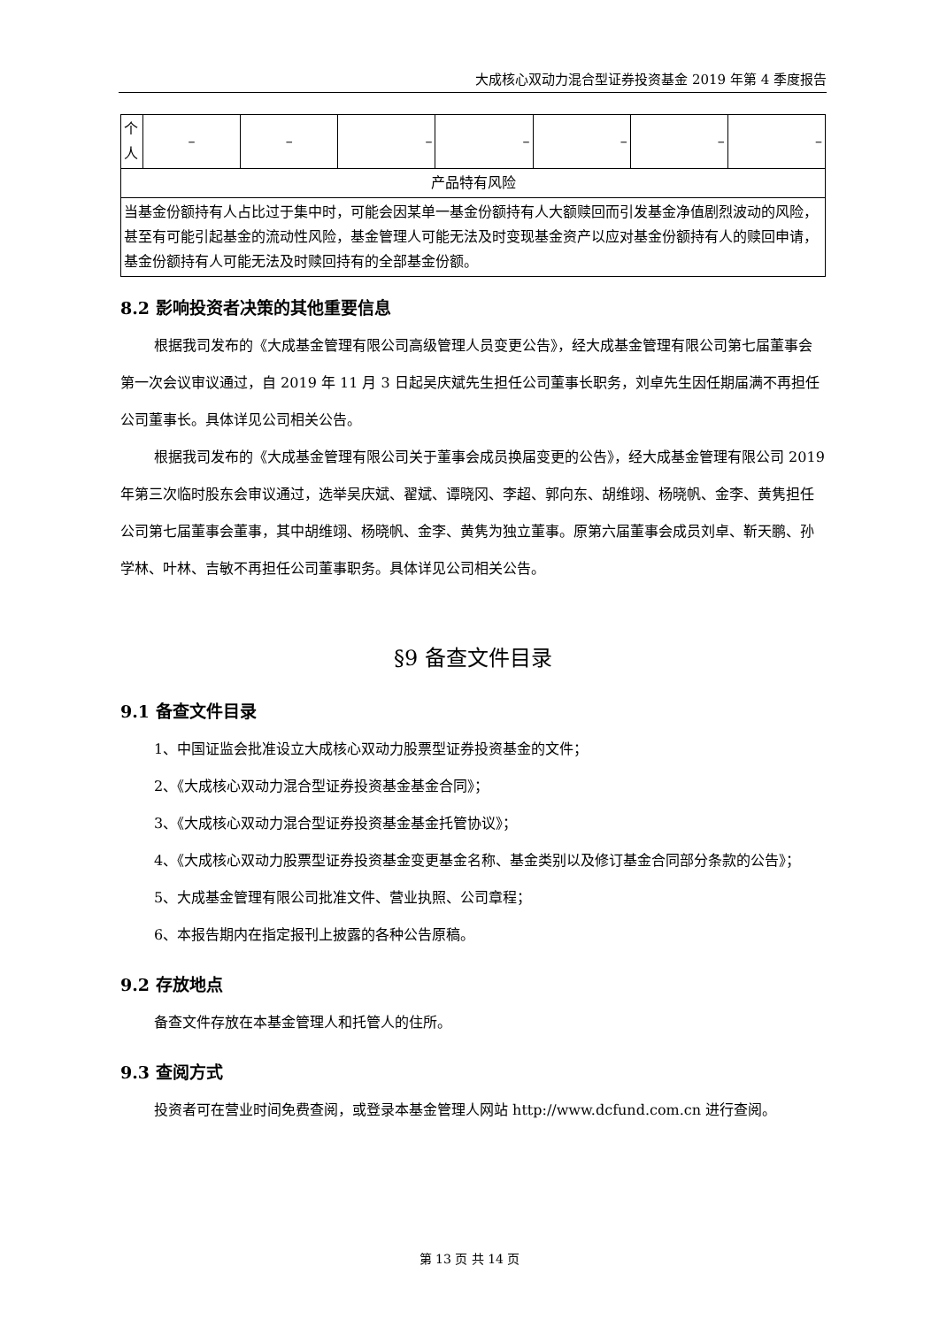大成核心双动力混合型证券投资基金 2019 年第 4 季度报告
| 个人 | – | – | – | – | – | – | – |
| 产品特有风险 | | | | | | | |
| 当基金份额持有人占比过于集中时，可能会因某单一基金份额持有人大额赎回而引发基金净值剧烈波动的风险，甚至有可能引起基金的流动性风险，基金管理人可能无法及时变现基金资产以应对基金份额持有人的赎回申请，基金份额持有人可能无法及时赎回持有的全部基金份额。 | | | | | | | |
8.2 影响投资者决策的其他重要信息
根据我司发布的《大成基金管理有限公司高级管理人员变更公告》，经大成基金管理有限公司第七届董事会第一次会议审议通过，自 2019 年 11 月 3 日起吴庆斌先生担任公司董事长职务，刘卓先生因任期届满不再担任公司董事长。具体详见公司相关公告。
根据我司发布的《大成基金管理有限公司关于董事会成员换届变更的公告》，经大成基金管理有限公司 2019 年第三次临时股东会审议通过，选举吴庆斌、翟斌、谭晓冈、李超、郭向东、胡维翊、杨晓帆、金李、黄隽担任公司第七届董事会董事，其中胡维翊、杨晓帆、金李、黄隽为独立董事。原第六届董事会成员刘卓、靳天鹏、孙学林、叶林、吉敏不再担任公司董事职务。具体详见公司相关公告。
§9 备查文件目录
9.1 备查文件目录
1、中国证监会批准设立大成核心双动力股票型证券投资基金的文件；
2、《大成核心双动力混合型证券投资基金基金合同》；
3、《大成核心双动力混合型证券投资基金基金托管协议》；
4、《大成核心双动力股票型证券投资基金变更基金名称、基金类别以及修订基金合同部分条款的公告》；
5、大成基金管理有限公司批准文件、营业执照、公司章程；
6、本报告期内在指定报刊上披露的各种公告原稿。
9.2 存放地点
备查文件存放在本基金管理人和托管人的住所。
9.3 查阅方式
投资者可在营业时间免费查阅，或登录本基金管理人网站 http://www.dcfund.com.cn 进行查阅。
第 13 页 共 14 页